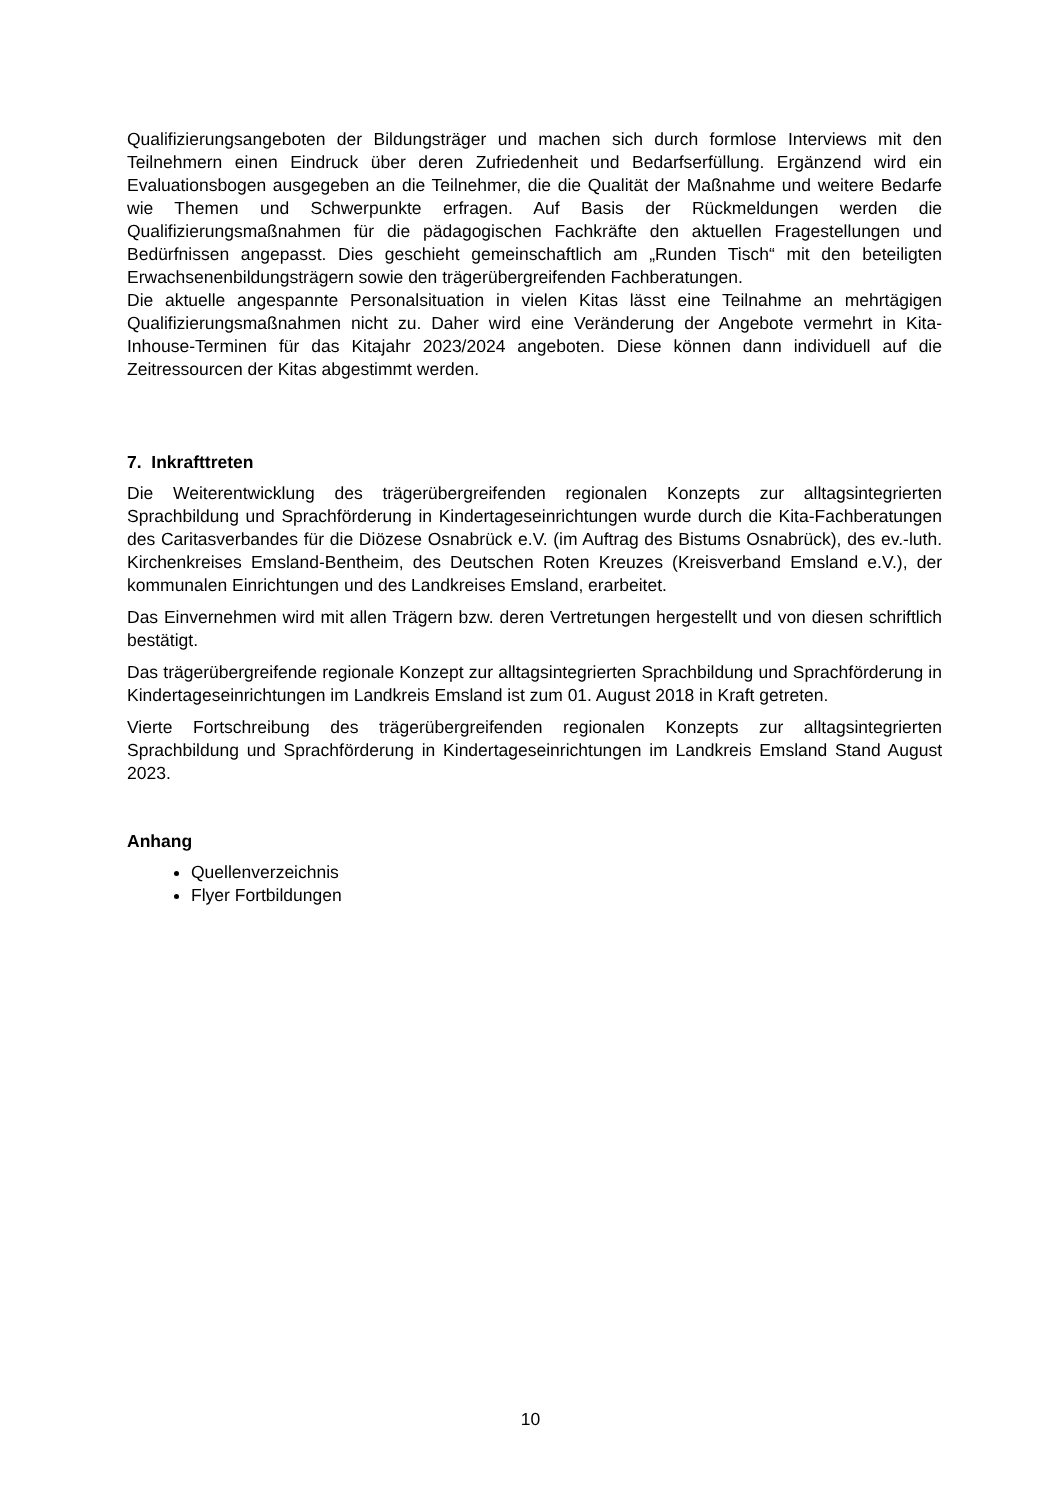Qualifizierungsangeboten der Bildungsträger und machen sich durch formlose Interviews mit den Teilnehmern einen Eindruck über deren Zufriedenheit und Bedarfserfüllung. Ergänzend wird ein Evaluationsbogen ausgegeben an die Teilnehmer, die die Qualität der Maßnahme und weitere Bedarfe wie Themen und Schwerpunkte erfragen. Auf Basis der Rückmeldungen werden die Qualifizierungsmaßnahmen für die pädagogischen Fachkräfte den aktuellen Fragestellungen und Bedürfnissen angepasst. Dies geschieht gemeinschaftlich am „Runden Tisch“ mit den beteiligten Erwachsenenbildungsträgern sowie den trägerübergreifenden Fachberatungen.
Die aktuelle angespannte Personalsituation in vielen Kitas lässt eine Teilnahme an mehrtägigen Qualifizierungsmaßnahmen nicht zu. Daher wird eine Veränderung der Angebote vermehrt in Kita-Inhouse-Terminen für das Kitajahr 2023/2024 angeboten. Diese können dann individuell auf die Zeitressourcen der Kitas abgestimmt werden.
7. Inkrafttreten
Die Weiterentwicklung des trägerübergreifenden regionalen Konzepts zur alltagsintegrierten Sprachbildung und Sprachförderung in Kindertageseinrichtungen wurde durch die Kita-Fachberatungen des Caritasverbandes für die Diözese Osnabrück e.V. (im Auftrag des Bistums Osnabrück), des ev.-luth. Kirchenkreises Emsland-Bentheim, des Deutschen Roten Kreuzes (Kreisverband Emsland e.V.), der kommunalen Einrichtungen und des Landkreises Emsland, erarbeitet.
Das Einvernehmen wird mit allen Trägern bzw. deren Vertretungen hergestellt und von diesen schriftlich bestätigt.
Das trägerübergreifende regionale Konzept zur alltagsintegrierten Sprachbildung und Sprachförderung in Kindertageseinrichtungen im Landkreis Emsland ist zum 01. August 2018 in Kraft getreten.
Vierte Fortschreibung des trägerübergreifenden regionalen Konzepts zur alltagsintegrierten Sprachbildung und Sprachförderung in Kindertageseinrichtungen im Landkreis Emsland Stand August 2023.
Anhang
Quellenverzeichnis
Flyer Fortbildungen
10